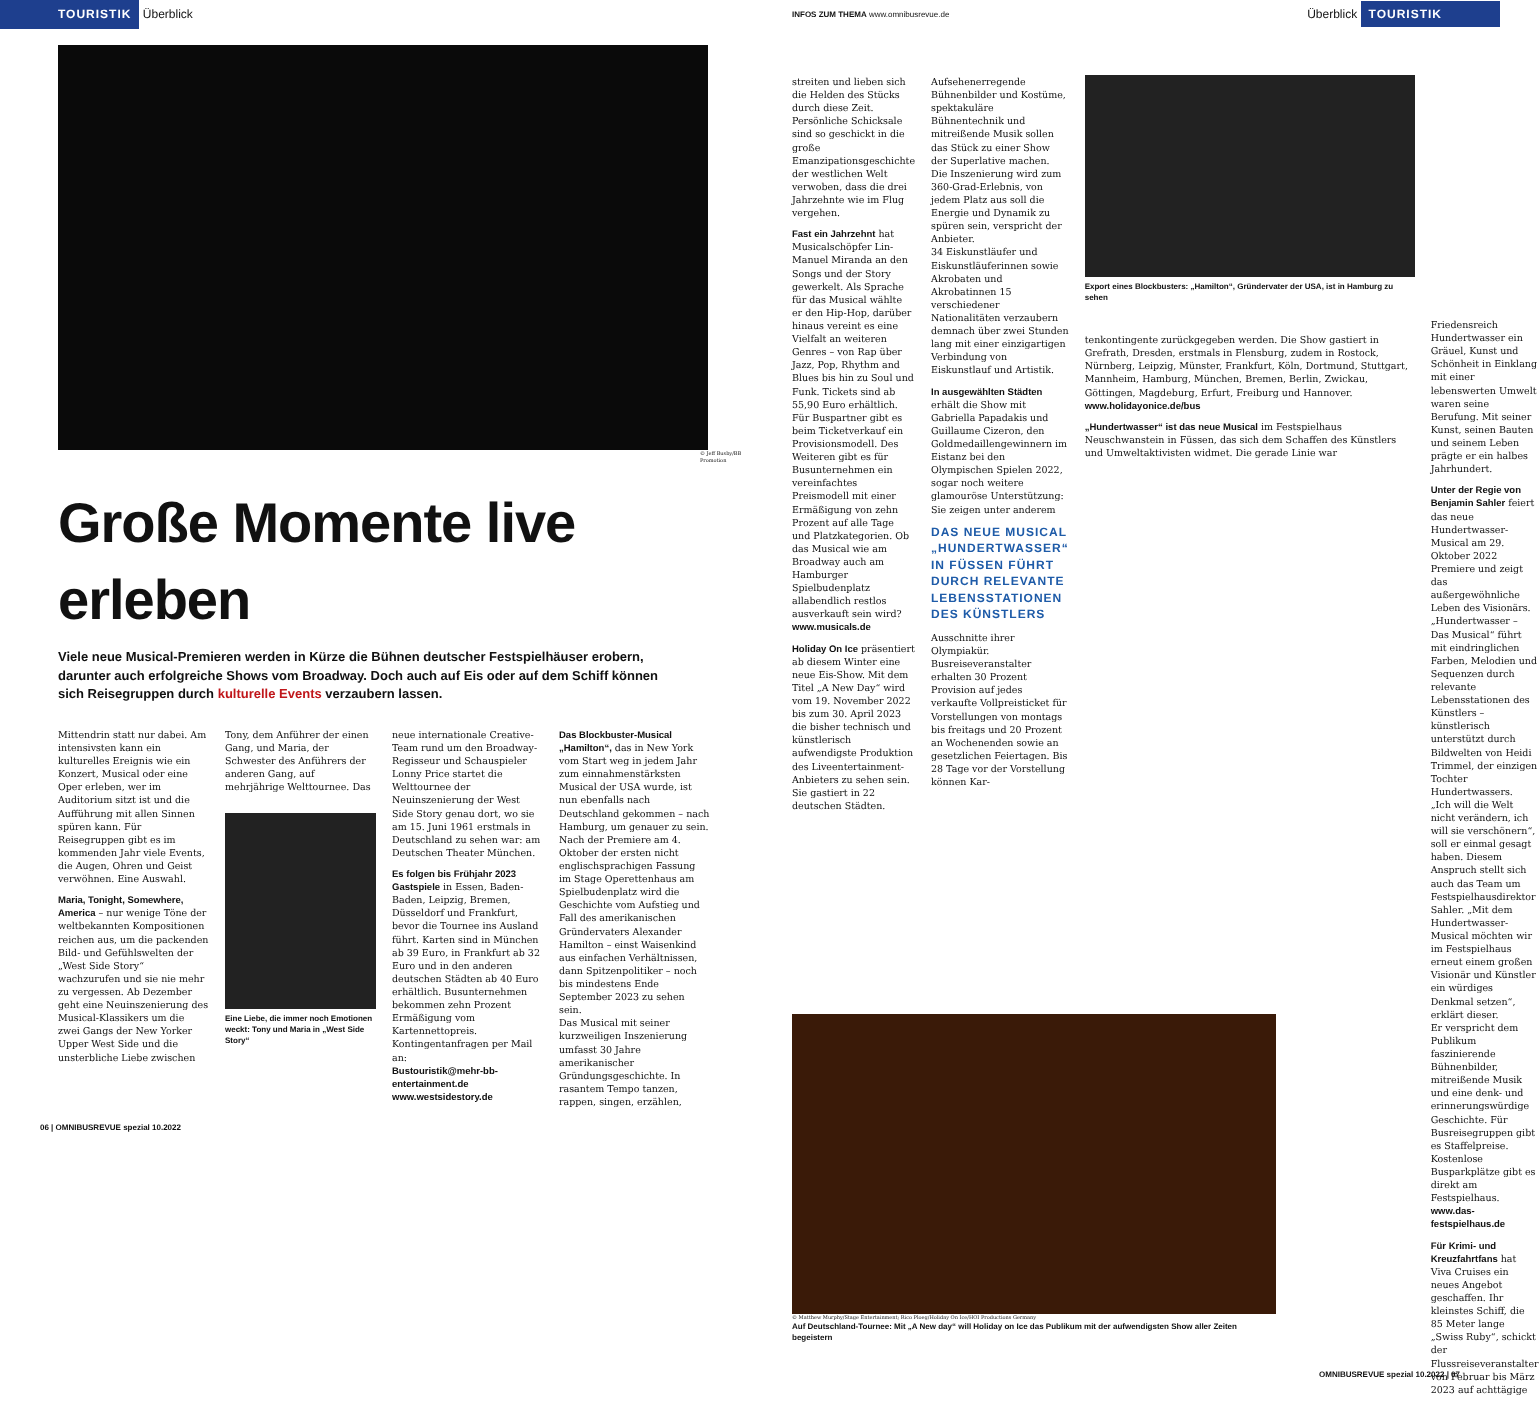TOURISTIK Überblick
© Jeff Busby/BB Promotion
Große Momente live erleben
Viele neue Musical-Premieren werden in Kürze die Bühnen deutscher Festspielhäuser erobern, darunter auch erfolgreiche Shows vom Broadway. Doch auch auf Eis oder auf dem Schiff können sich Reisegruppen durch kulturelle Events verzaubern lassen.
Mittendrin statt nur dabei. Am intensivsten kann ein kulturelles Ereignis wie ein Konzert, Musical oder eine Oper erleben, wer im Auditorium sitzt ist und die Aufführung mit allen Sinnen spüren kann. Für Reisegruppen gibt es im kommenden Jahr viele Events, die Augen, Ohren und Geist verwöhnen. Eine Auswahl.
Maria, Tonight, Somewhere, America – nur wenige Töne der weltbekannten Kompositionen reichen aus, um die packenden Bild- und Gefühlswelten der „West Side Story“ wachzurufen und sie nie mehr zu vergessen. Ab Dezember geht eine Neuinszenierung des Musical-Klassikers um die zwei Gangs der New Yorker Upper West Side und die unsterbliche Liebe zwischen
Tony, dem Anführer der einen Gang, und Maria, der Schwester des Anführers der anderen Gang, auf mehrjährige Welttournee. Das
Eine Liebe, die immer noch Emotionen weckt: Tony und Maria in „West Side Story“
neue internationale Creative-Team rund um den Broadway-Regisseur und Schauspieler Lonny Price startet die Welttournee der Neuinszenierung der West Side Story genau dort, wo sie am 15. Juni 1961 erstmals in Deutschland zu sehen war: am Deutschen Theater München.
Es folgen bis Frühjahr 2023 Gastspiele in Essen, Baden-Baden, Leipzig, Bremen, Düsseldorf und Frankfurt, bevor die Tournee ins Ausland führt. Karten sind in München ab 39 Euro, in Frankfurt ab 32 Euro und in den anderen deutschen Städten ab 40 Euro erhältlich. Busunternehmen bekommen zehn Prozent Ermäßigung vom Kartennettopreis. Kontingentanfragen per Mail an:
Bustouristik@mehr-bb-entertainment.de
www.westsidestory.de
Das Blockbuster-Musical „Hamilton“, das in New York vom Start weg in jedem Jahr zum einnahmenstärksten Musical der USA wurde, ist nun ebenfalls nach Deutschland gekommen – nach Hamburg, um genauer zu sein. Nach der Premiere am 4. Oktober der ersten nicht englischsprachigen Fassung im Stage Operettenhaus am Spielbudenplatz wird die Geschichte vom Aufstieg und Fall des amerikanischen Gründervaters Alexander Hamilton – einst Waisenkind aus einfachen Verhältnissen, dann Spitzenpolitiker – noch bis mindestens Ende September 2023 zu sehen sein.
Das Musical mit seiner kurzweiligen Inszenierung umfasst 30 Jahre amerikanischer Gründungsgeschichte. In rasantem Tempo tanzen, rappen, singen, erzählen,
06 | OMNIBUSREVUE spezial 10.2022
INFOS ZUM THEMA www.omnibusrevue.de Überblick TOURISTIK
streiten und lieben sich die Helden des Stücks durch diese Zeit. Persönliche Schicksale sind so geschickt in die große Emanzipationsgeschichte der westlichen Welt verwoben, dass die drei Jahrzehnte wie im Flug vergehen.
Fast ein Jahrzehnt hat Musicalschöpfer Lin-Manuel Miranda an den Songs und der Story gewerkelt. Als Sprache für das Musical wählte er den Hip-Hop, darüber hinaus vereint es eine Vielfalt an weiteren Genres – von Rap über Jazz, Pop, Rhythm and Blues bis hin zu Soul und Funk. Tickets sind ab 55,90 Euro erhältlich.
Für Buspartner gibt es beim Ticketverkauf ein Provisionsmodell. Des Weiteren gibt es für Busunternehmen ein vereinfachtes Preismodell mit einer Ermäßigung von zehn Prozent auf alle Tage und Platzkategorien. Ob das Musical wie am Broadway auch am Hamburger Spielbudenplatz allabendlich restlos ausverkauft sein wird?
www.musicals.de
Holiday On Ice präsentiert ab diesem Winter eine neue Eis-Show. Mit dem Titel „A New Day“ wird vom 19. November 2022 bis zum 30. April 2023 die bisher technisch und künstlerisch aufwendigste Produktion des Liveentertainment-Anbieters zu sehen sein. Sie gastiert in 22 deutschen Städten.
Aufsehenerregende Bühnenbilder und Kostüme, spektakuläre Bühnentechnik und mitreißende Musik sollen das Stück zu einer Show der Superlative machen. Die Inszenierung wird zum 360-Grad-Erlebnis, von jedem Platz aus soll die Energie und Dynamik zu spüren sein, verspricht der Anbieter.
34 Eiskunstläufer und Eiskunstläuferinnen sowie Akrobaten und Akrobatinnen 15 verschiedener Nationalitäten verzaubern demnach über zwei Stunden lang mit einer einzigartigen Verbindung von Eiskunstlauf und Artistik.
In ausgewählten Städten erhält die Show mit Gabriella Papadakis und Guillaume Cizeron, den Goldmedaillengewinnern im Eistanz bei den Olympischen Spielen 2022, sogar noch weitere glamouröse Unterstützung: Sie zeigen unter anderem
DAS NEUE MUSICAL „HUNDERTWASSER“ IN FÜSSEN FÜHRT DURCH RELEVANTE LEBENSSTATIONEN DES KÜNSTLERS
Ausschnitte ihrer Olympiakür. Busreiseveranstalter erhalten 30 Prozent Provision auf jedes verkaufte Vollpreisticket für Vorstellungen von montags bis freitags und 20 Prozent an Wochenenden sowie an gesetzlichen Feiertagen. Bis 28 Tage vor der Vorstellung können Kar-
Export eines Blockbusters: „Hamilton“, Gründervater der USA, ist in Hamburg zu sehen
tenkontingente zurückgegeben werden. Die Show gastiert in Grefrath, Dresden, erstmals in Flensburg, zudem in Rostock, Nürnberg, Leipzig, Münster, Frankfurt, Köln, Dortmund, Stuttgart, Mannheim, Hamburg, München, Bremen, Berlin, Zwickau, Göttingen, Magdeburg, Erfurt, Freiburg und Hannover.
www.holidayonice.de/bus
„Hundertwasser“ ist das neue Musical im Festspielhaus Neuschwanstein in Füssen, das sich dem Schaffen des Künstlers und Umweltaktivisten widmet. Die gerade Linie war
Friedensreich Hundertwasser ein Gräuel, Kunst und Schönheit in Einklang mit einer lebenswerten Umwelt waren seine Berufung. Mit seiner Kunst, seinen Bauten und seinem Leben prägte er ein halbes Jahrhundert.
Unter der Regie von Benjamin Sahler feiert das neue Hundertwasser-Musical am 29. Oktober 2022 Premiere und zeigt das außergewöhnliche Leben des Visionärs. „Hundertwasser – Das Musical“ führt mit eindringlichen Farben, Melodien und Sequenzen durch relevante Lebensstationen des Künstlers – künstlerisch unterstützt durch Bildwelten von Heidi Trimmel, der einzigen Tochter Hundertwassers.
„Ich will die Welt nicht verändern, ich will sie verschönern“, soll er einmal gesagt haben. Diesem Anspruch stellt sich auch das Team um Festspielhausdirektor Sahler. „Mit dem Hundertwasser-Musical möchten wir im Festspielhaus erneut einem großen Visionär und Künstler ein würdiges Denkmal setzen“, erklärt dieser.
Er verspricht dem Publikum faszinierende Bühnenbilder, mitreißende Musik und eine denk- und erinnerungswürdige Geschichte. Für Busreisegruppen gibt es Staffelpreise. Kostenlose Busparkplätze gibt es direkt am Festspielhaus.
www.das-festspielhaus.de
Für Krimi- und Kreuzfahrtfans hat Viva Cruises ein neues Angebot geschaffen. Ihr kleinstes Schiff, die 85 Meter lange „Swiss Ruby“, schickt der Flussreiseveranstalter von Februar bis März 2023 auf achttägige
© Matthew Murphy/Stage Entertainment; Rico Ploeg/Holiday On Ice/HOI Productions Germany
Auf Deutschland-Tournee: Mit „A New day“ will Holiday on Ice das Publikum mit der aufwendigsten Show aller Zeiten begeistern
OMNIBUSREVUE spezial 10.2022 | 07